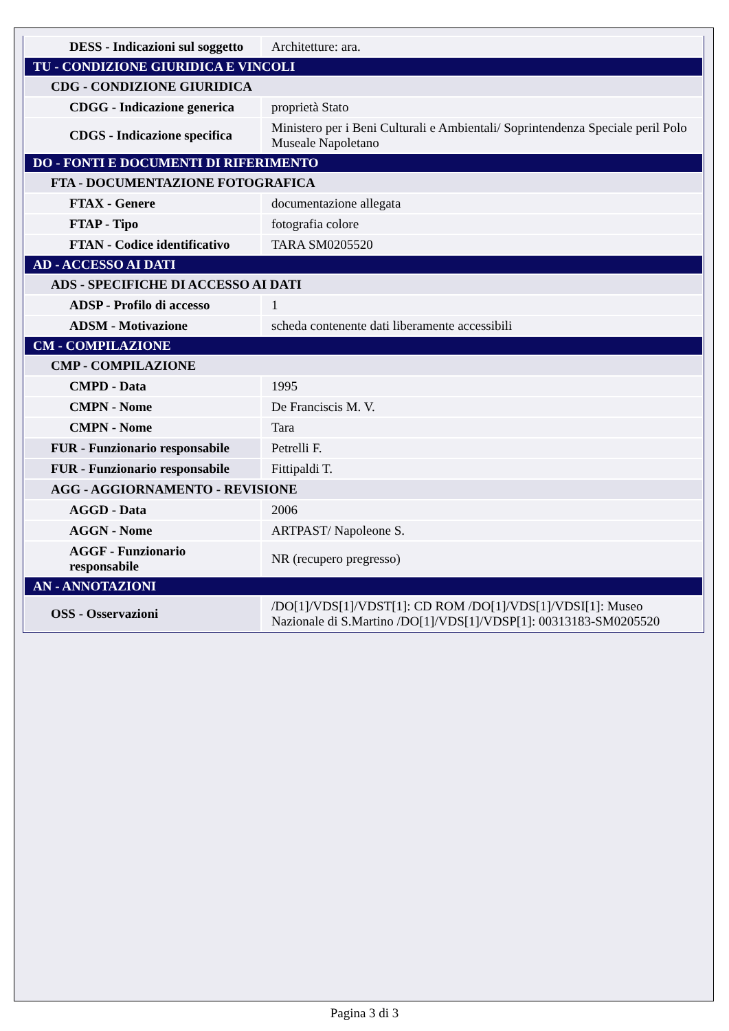| DESS - Indicazioni sul soggetto | Architetture: ara. |
| TU - CONDIZIONE GIURIDICA E VINCOLI | |
| CDG - CONDIZIONE GIURIDICA | |
| CDGG - Indicazione generica | proprietà Stato |
| CDGS - Indicazione specifica | Ministero per i Beni Culturali e Ambientali/ Soprintendenza Speciale peril Polo Museale Napoletano |
| DO - FONTI E DOCUMENTI DI RIFERIMENTO | |
| FTA - DOCUMENTAZIONE FOTOGRAFICA | |
| FTAX - Genere | documentazione allegata |
| FTAP - Tipo | fotografia colore |
| FTAN - Codice identificativo | TARA SM0205520 |
| AD - ACCESSO AI DATI | |
| ADS - SPECIFICHE DI ACCESSO AI DATI | |
| ADSP - Profilo di accesso | 1 |
| ADSM - Motivazione | scheda contenente dati liberamente accessibili |
| CM - COMPILAZIONE | |
| CMP - COMPILAZIONE | |
| CMPD - Data | 1995 |
| CMPN - Nome | De Franciscis M. V. |
| CMPN - Nome | Tara |
| FUR - Funzionario responsabile | Petrelli F. |
| FUR - Funzionario responsabile | Fittipaldi T. |
| AGG - AGGIORNAMENTO - REVISIONE | |
| AGGD - Data | 2006 |
| AGGN - Nome | ARTPAST/ Napoleone S. |
| AGGF - Funzionario responsabile | NR (recupero pregresso) |
| AN - ANNOTAZIONI | |
| OSS - Osservazioni | /DO[1]/VDS[1]/VDST[1]: CD ROM /DO[1]/VDS[1]/VDSI[1]: Museo Nazionale di S.Martino /DO[1]/VDS[1]/VDSP[1]: 00313183-SM0205520 |
Pagina 3 di 3